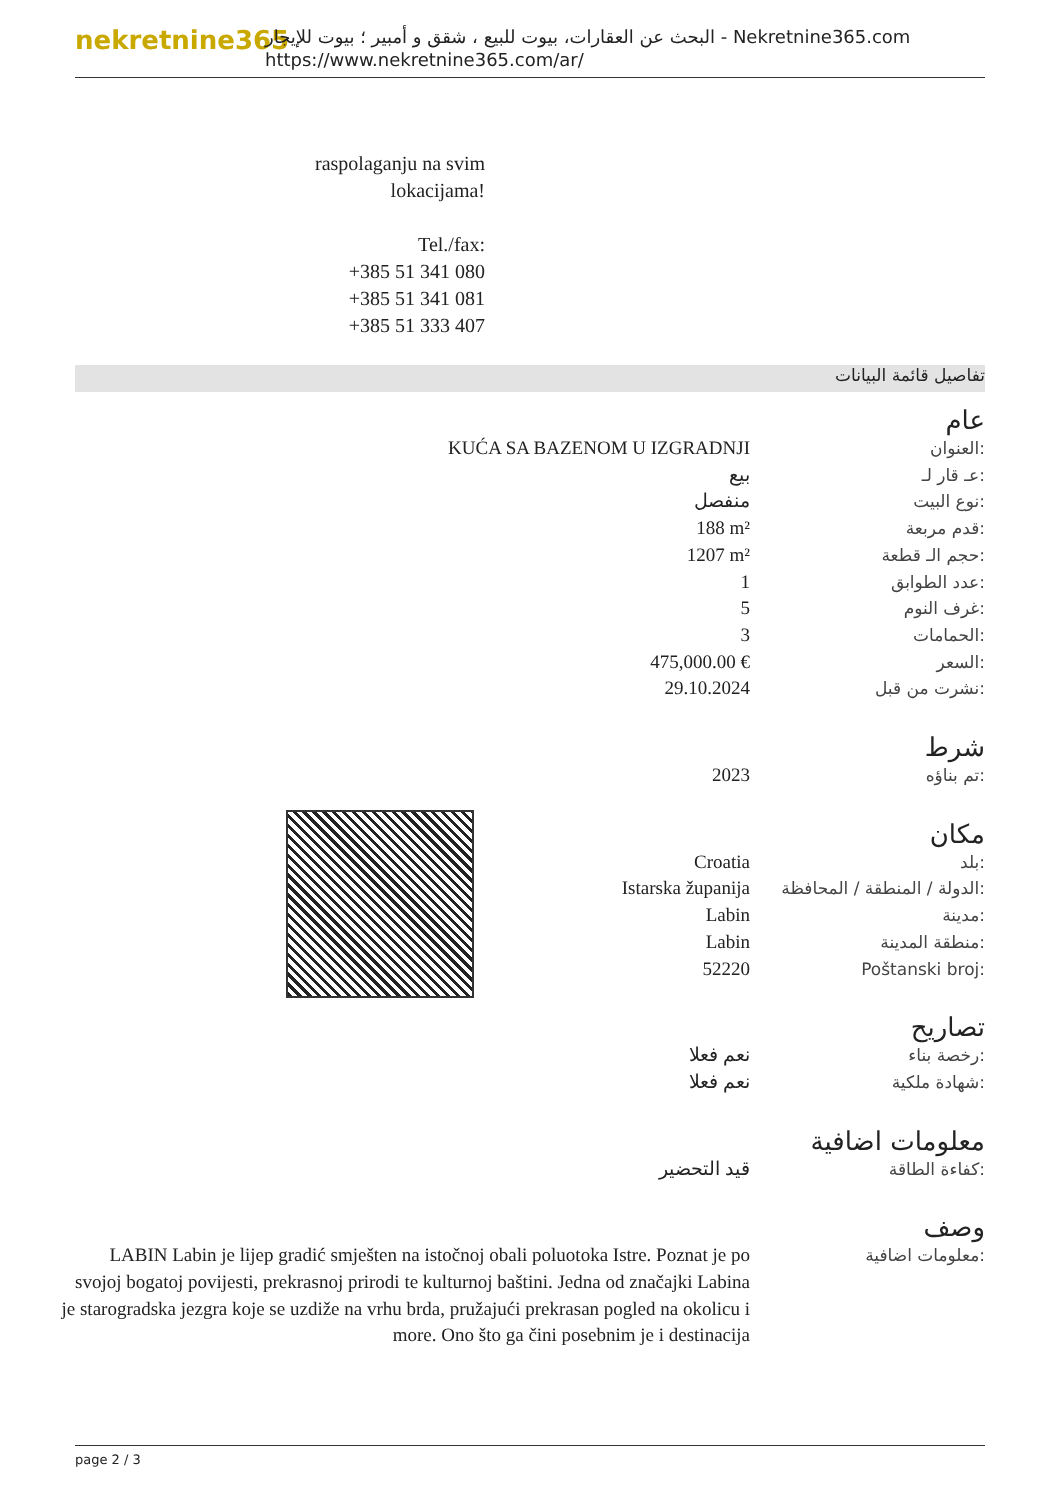nekretnine365
البحث عن العقارات، بيوت للبيع ، شقق و أمبير ؛ بيوت للإيجار - Nekretnine365.com
https://www.nekretnine365.com/ar/
raspolaganju na svim lokacijama!
Tel./fax:
+385 51 341 080
+385 51 341 081
+385 51 333 407
تفاصيل قائمة البيانات
عام
| KUĆA SA BAZENOM U IZGRADNJI | العنوان: |
| بيع | عـ قار لـ: |
| منفصل | نوع البيت: |
| 188 m² | قدم مربعة: |
| 1207 m² | حجم الـ قطعة: |
| 1 | عدد الطوابق: |
| 5 | غرف النوم: |
| 3 | الحمامات: |
| 475,000.00 € | السعر: |
| 29.10.2024 | نشرت من قبل: |
شرط
| 2023 | تم بناؤه: |
مكان
| Croatia | بلد: |
| Istarska županija | الدولة / المنطقة / المحافظة: |
| Labin | مدينة: |
| Labin | منطقة المدينة: |
| 52220 | Poštanski broj: |
تصاريح
| نعم فعلا | رخصة بناء: |
| نعم فعلا | شهادة ملكية: |
معلومات اضافية
| قيد التحضير | كفاءة الطاقة: |
وصف
| LABIN Labin je lijep gradić smješten na istočnoj obali poluotoka Istre. Poznat je po svojoj bogatoj povijesti, prekrasnoj prirodi te kulturnoj baštini. Jedna od značajki Labina je starogradska jezgra koje se uzdiže na vrhu brda, pružajući prekrasan pogled na okolicu i more. Ono što ga čini posebnim je i destinacija | معلومات اضافية: |
page 2 / 3